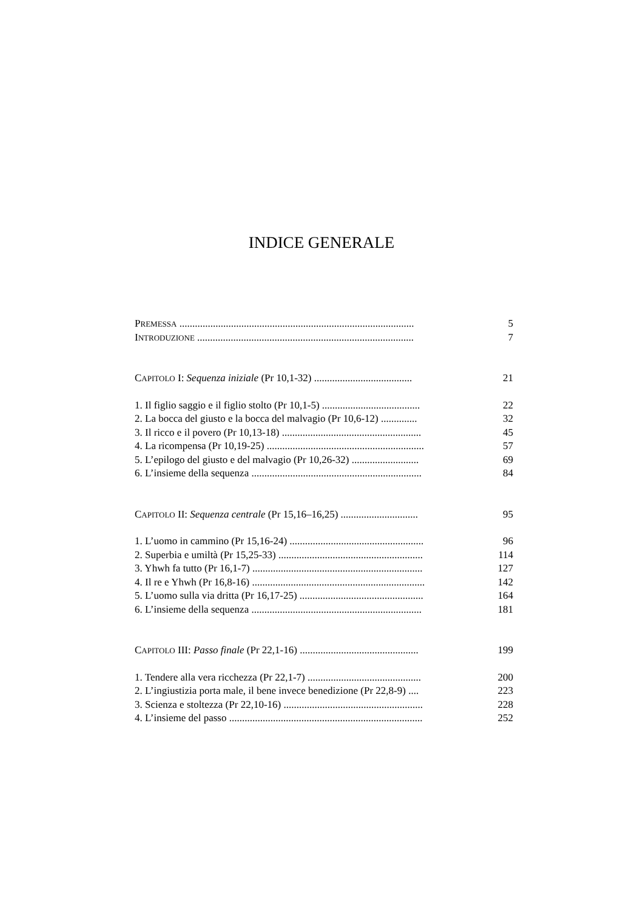INDICE GENERALE
PREMESSA ........................................................................................... 5
INTRODUZIONE .................................................................................... 7
CAPITOLO I: Sequenza iniziale (Pr 10,1-32) ...................................... 21
1. Il figlio saggio e il figlio stolto (Pr 10,1-5) ...................................... 22
2. La bocca del giusto e la bocca del malvagio (Pr 10,6-12) .............. 32
3. Il ricco e il povero (Pr 10,13-18) ...................................................... 45
4. La ricompensa (Pr 10,19-25) ............................................................. 57
5. L’epilogo del giusto e del malvagio (Pr 10,26-32) .......................... 69
6. L’insieme della sequenza .................................................................. 84
CAPITOLO II: Sequenza centrale (Pr 15,16–16,25) .............................. 95
1. L’uomo in cammino (Pr 15,16-24) .................................................... 96
2. Superbia e umiltà (Pr 15,25-33) ........................................................ 114
3. Yhwh fa tutto (Pr 16,1-7) .................................................................. 127
4. Il re e Yhwh (Pr 16,8-16) ................................................................... 142
5. L’uomo sulla via dritta (Pr 16,17-25) ................................................ 164
6. L’insieme della sequenza .................................................................. 181
CAPITOLO III: Passo finale (Pr 22,1-16) .............................................. 199
1. Tendere alla vera ricchezza (Pr 22,1-7) ............................................ 200
2. L’ingiustizia porta male, il bene invece benedizione (Pr 22,8-9) .... 223
3. Scienza e stoltezza (Pr 22,10-16) ...................................................... 228
4. L’insieme del passo ........................................................................... 252